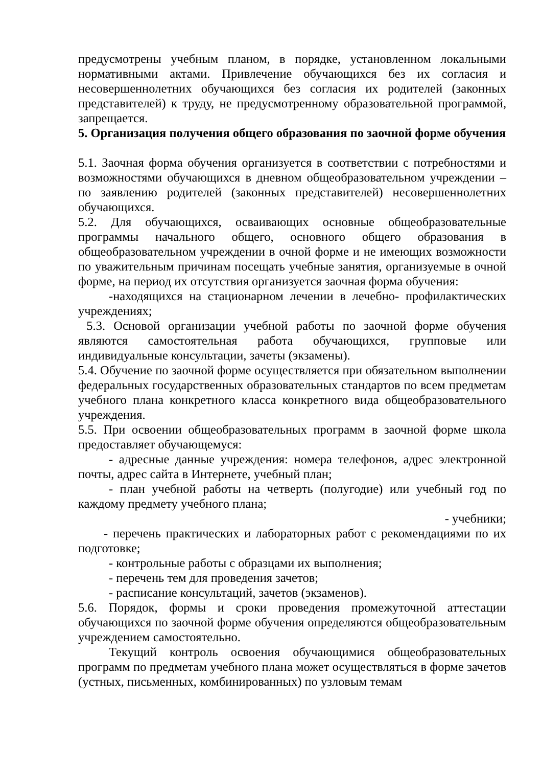предусмотрены учебным планом, в порядке, установленном локальными нормативными актами. Привлечение обучающихся без их согласия и несовершеннолетних обучающихся без согласия их родителей (законных представителей) к труду, не предусмотренному образовательной программой, запрещается.
5. Организация получения общего образования по заочной форме обучения
5.1. Заочная форма обучения организуется в соответствии с потребностями и возможностями обучающихся в дневном общеобразовательном учреждении – по заявлению родителей (законных представителей) несовершеннолетних обучающихся.
5.2. Для обучающихся, осваивающих основные общеобразовательные программы начального общего, основного общего образования в общеобразовательном учреждении в очной форме и не имеющих возможности по уважительным причинам посещать учебные занятия, организуемые в очной форме, на период их отсутствия организуется заочная форма обучения:
-находящихся на стационарном лечении в лечебно- профилактических учреждениях;
5.3. Основой организации учебной работы по заочной форме обучения являются самостоятельная работа обучающихся, групповые или индивидуальные консультации, зачеты (экзамены).
5.4. Обучение по заочной форме осуществляется при обязательном выполнении федеральных государственных образовательных стандартов по всем предметам учебного плана конкретного класса конкретного вида общеобразовательного учреждения.
5.5. При освоении общеобразовательных программ в заочной форме школа предоставляет обучающемуся:
- адресные данные учреждения: номера телефонов, адрес электронной почты, адрес сайта в Интернете, учебный план;
- план учебной работы на четверть (полугодие) или учебный год по каждому предмету учебного плана;
- учебники;
- перечень практических и лабораторных работ с рекомендациями по их подготовке;
- контрольные работы с образцами их выполнения;
- перечень тем для проведения зачетов;
- расписание консультаций, зачетов (экзаменов).
5.6. Порядок, формы и сроки проведения промежуточной аттестации обучающихся по заочной форме обучения определяются общеобразовательным учреждением самостоятельно.
Текущий контроль освоения обучающимися общеобразовательных программ по предметам учебного плана может осуществляться в форме зачетов (устных, письменных, комбинированных) по узловым темам